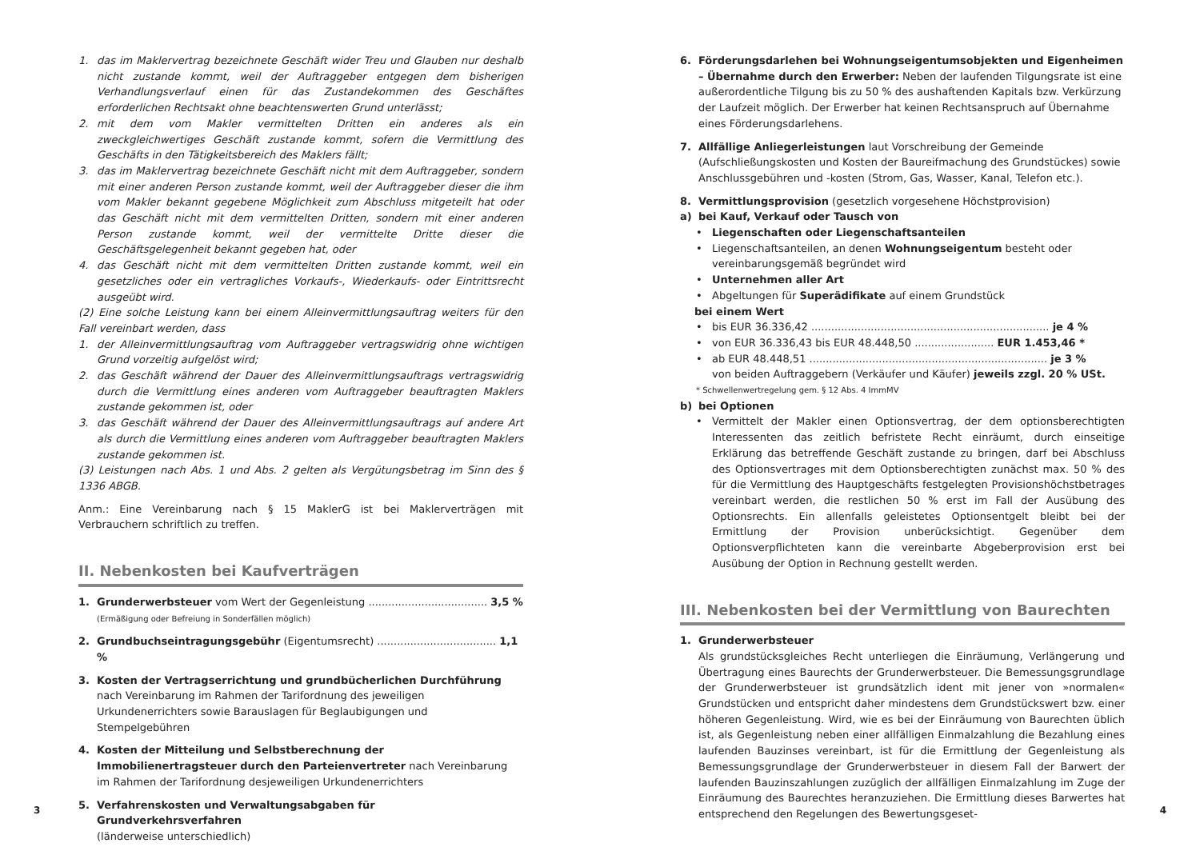1. das im Maklervertrag bezeichnete Geschäft wider Treu und Glauben nur deshalb nicht zustande kommt, weil der Auftraggeber entgegen dem bisherigen Verhandlungsverlauf einen für das Zustandekommen des Geschäftes erforderlichen Rechtsakt ohne beachtenswerten Grund unterlässt;
2. mit dem vom Makler vermittelten Dritten ein anderes als ein zweckgleichwertiges Geschäft zustande kommt, sofern die Vermittlung des Geschäfts in den Tätigkeitsbereich des Maklers fällt;
3. das im Maklervertrag bezeichnete Geschäft nicht mit dem Auftraggeber, sondern mit einer anderen Person zustande kommt, weil der Auftraggeber dieser die ihm vom Makler bekannt gegebene Möglichkeit zum Abschluss mitgeteilt hat oder das Geschäft nicht mit dem vermittelten Dritten, sondern mit einer anderen Person zustande kommt, weil der vermittelte Dritte dieser die Geschäftsgelegenheit bekannt gegeben hat, oder
4. das Geschäft nicht mit dem vermittelten Dritten zustande kommt, weil ein gesetzliches oder ein vertragliches Vorkaufs-, Wiederkaufs- oder Eintrittsrecht ausgeübt wird.
(2) Eine solche Leistung kann bei einem Alleinvermittlungsauftrag weiters für den Fall vereinbart werden, dass
1. der Alleinvermittlungsauftrag vom Auftraggeber vertragswidrig ohne wichtigen Grund vorzeitig aufgelöst wird;
2. das Geschäft während der Dauer des Alleinvermittlungsauftrags vertragswidrig durch die Vermittlung eines anderen vom Auftraggeber beauftragten Maklers zustande gekommen ist, oder
3. das Geschäft während der Dauer des Alleinvermittlungsauftrags auf andere Art als durch die Vermittlung eines anderen vom Auftraggeber beauftragten Maklers zustande gekommen ist.
(3) Leistungen nach Abs. 1 und Abs. 2 gelten als Vergütungsbetrag im Sinn des § 1336 ABGB.
Anm.: Eine Vereinbarung nach § 15 MaklerG ist bei Maklerverträgen mit Verbrauchern schriftlich zu treffen.
II. Nebenkosten bei Kaufverträgen
1. Grunderwerbsteuer vom Wert der Gegenleistung .................................... 3,5 %
(Ermäßigung oder Befreiung in Sonderfällen möglich)
2. Grundbuchseintragungsgebühr (Eigentumsrecht) .................................... 1,1 %
3. Kosten der Vertragserrichtung und grundbücherlichen Durchführung nach Vereinbarung im Rahmen der Tarifordnung des jeweiligen Urkundenerrichters sowie Barauslagen für Beglaubigungen und Stempelgebühren
4. Kosten der Mitteilung und Selbstberechnung der Immobilienertragsteuer durch den Parteienvertreter nach Vereinbarung im Rahmen der Tarifordnung desjeweiligen Urkundenerrichters
5. Verfahrenskosten und Verwaltungsabgaben für Grundverkehrsverfahren
(länderweise unterschiedlich)
6. Förderungsdarlehen bei Wohnungseigentumsobjekten und Eigenheimen – Übernahme durch den Erwerber: Neben der laufenden Tilgungsrate ist eine außerordentliche Tilgung bis zu 50 % des aushaftenden Kapitals bzw. Verkürzung der Laufzeit möglich. Der Erwerber hat keinen Rechtsanspruch auf Übernahme eines Förderungsdarlehens.
7. Allfällige Anliegerleistungen laut Vorschreibung der Gemeinde (Aufschließungskosten und Kosten der Baureifmachung des Grundstückes) sowie Anschlussgebühren und -kosten (Strom, Gas, Wasser, Kanal, Telefon etc.).
8. Vermittlungsprovision (gesetzlich vorgesehene Höchstprovision)
a) bei Kauf, Verkauf oder Tausch von
• Liegenschaften oder Liegenschaftsanteilen
• Liegenschaftsanteilen, an denen Wohnungseigentum besteht oder vereinbarungsgemäß begründet wird
• Unternehmen aller Art
• Abgeltungen für Superädifikate auf einem Grundstück
bei einem Wert
• bis EUR 36.336,42 ........................................................................ je 4 %
• von EUR 36.336,43 bis EUR 48.448,50 ........................ EUR 1.453,46 *
• ab EUR 48.448,51 ........................................................................ je 3 %
von beiden Auftraggebern (Verkäufer und Käufer) jeweils zzgl. 20 % USt.
* Schwellenwertregelung gem. § 12 Abs. 4 ImmMV
b) bei Optionen
• Vermittelt der Makler einen Optionsvertrag, der dem optionsberechtigten Interessenten das zeitlich befristete Recht einräumt, durch einseitige Erklärung das betreffende Geschäft zustande zu bringen, darf bei Abschluss des Optionsvertrages mit dem Optionsberechtigten zunächst max. 50 % des für die Vermittlung des Hauptgeschäfts festgelegten Provisionshöchstbetrages vereinbart werden, die restlichen 50 % erst im Fall der Ausübung des Optionsrechts. Ein allenfalls geleistetes Optionsentgelt bleibt bei der Ermittlung der Provision unberücksichtigt. Gegenüber dem Optionsverpflichteten kann die vereinbarte Abgeberprovision erst bei Ausübung der Option in Rechnung gestellt werden.
III. Nebenkosten bei der Vermittlung von Baurechten
1. Grunderwerbsteuer
Als grundstücksgleiches Recht unterliegen die Einräumung, Verlängerung und Übertragung eines Baurechts der Grunderwerbsteuer. Die Bemessungsgrundlage der Grunderwerbsteuer ist grundsätzlich ident mit jener von »normalen« Grundstücken und entspricht daher mindestens dem Grundstückswert bzw. einer höheren Gegenleistung. Wird, wie es bei der Einräumung von Baurechten üblich ist, als Gegenleistung neben einer allfälligen Einmalzahlung die Bezahlung eines laufenden Bauzinses vereinbart, ist für die Ermittlung der Gegenleistung als Bemessungsgrundlage der Grunderwerbsteuer in diesem Fall der Barwert der laufenden Bauzinszahlungen zuzüglich der allfälligen Einmalzahlung im Zuge der Einräumung des Baurechtes heranzuziehen. Die Ermittlung dieses Barwertes hat entsprechend den Regelungen des Bewertungsgeset-
3 4